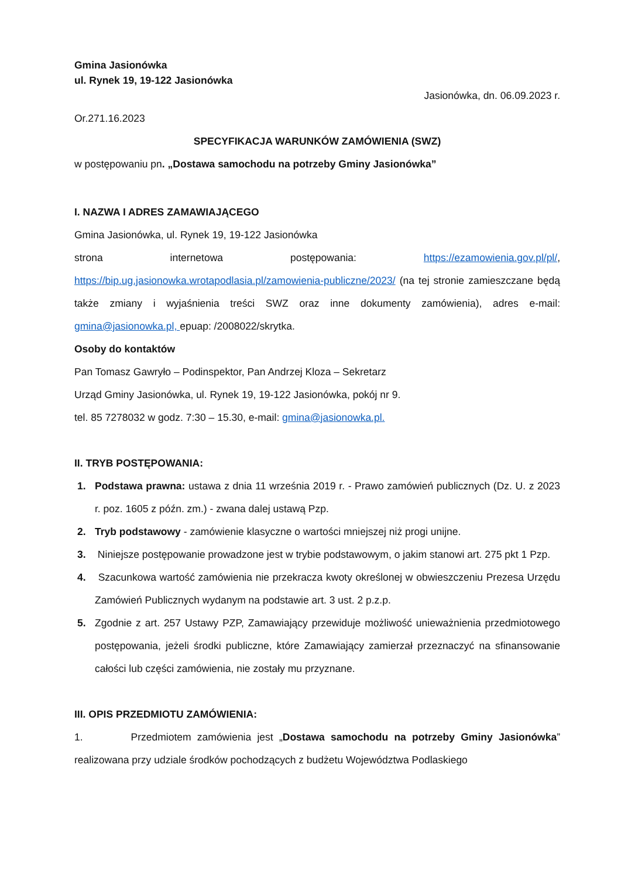Gmina Jasionówka
ul. Rynek 19, 19-122 Jasionówka
Jasionówka, dn. 06.09.2023 r.
Or.271.16.2023
SPECYFIKACJA WARUNKÓW ZAMÓWIENIA (SWZ)
w postępowaniu pn. „Dostawa samochodu na potrzeby Gminy Jasionówka”
I. NAZWA I ADRES ZAMAWIAJĄCEGO
Gmina Jasionówka, ul. Rynek 19, 19-122 Jasionówka
strona internetowa postępowania: https://ezamowienia.gov.pl/pl/,
https://bip.ug.jasionowka.wrotapodlasia.pl/zamowienia-publiczne/2023/ (na tej stronie zamieszczane będą także zmiany i wyjaśnienia treści SWZ oraz inne dokumenty zamówienia), adres e-mail: gmina@jasionowka.pl, epuap: /2008022/skrytka.
Osoby do kontaktów
Pan Tomasz Gawryło – Podinspektor, Pan Andrzej Kloza – Sekretarz
Urząd Gminy Jasionówka, ul. Rynek 19, 19-122 Jasionówka, pokój nr 9.
tel. 85 7278032 w godz. 7:30 – 15.30, e-mail: gmina@jasionowka.pl.
II. TRYB POSTĘPOWANIA:
1. Podstawa prawna: ustawa z dnia 11 września 2019 r. - Prawo zamówień publicznych (Dz. U. z 2023 r. poz. 1605 z późn. zm.) - zwana dalej ustawą Pzp.
2. Tryb podstawowy - zamówienie klasyczne o wartości mniejszej niż progi unijne.
3. Niniejsze postępowanie prowadzone jest w trybie podstawowym, o jakim stanowi art. 275 pkt 1 Pzp.
4. Szacunkowa wartość zamówienia nie przekracza kwoty określonej w obwieszczeniu Prezesa Urzędu Zamówień Publicznych wydanym na podstawie art. 3 ust. 2 p.z.p.
5. Zgodnie z art. 257 Ustawy PZP, Zamawiający przewiduje możliwość unieważnienia przedmiotowego postępowania, jeżeli środki publiczne, które Zamawiający zamierzał przeznaczyć na sfinansowanie całości lub części zamówienia, nie zostały mu przyznane.
III. OPIS PRZEDMIOTU ZAMÓWIENIA:
1. Przedmiotem zamówienia jest „Dostawa samochodu na potrzeby Gminy Jasionówka” realizowana przy udziale środków pochodzących z budżetu Województwa Podlaskiego